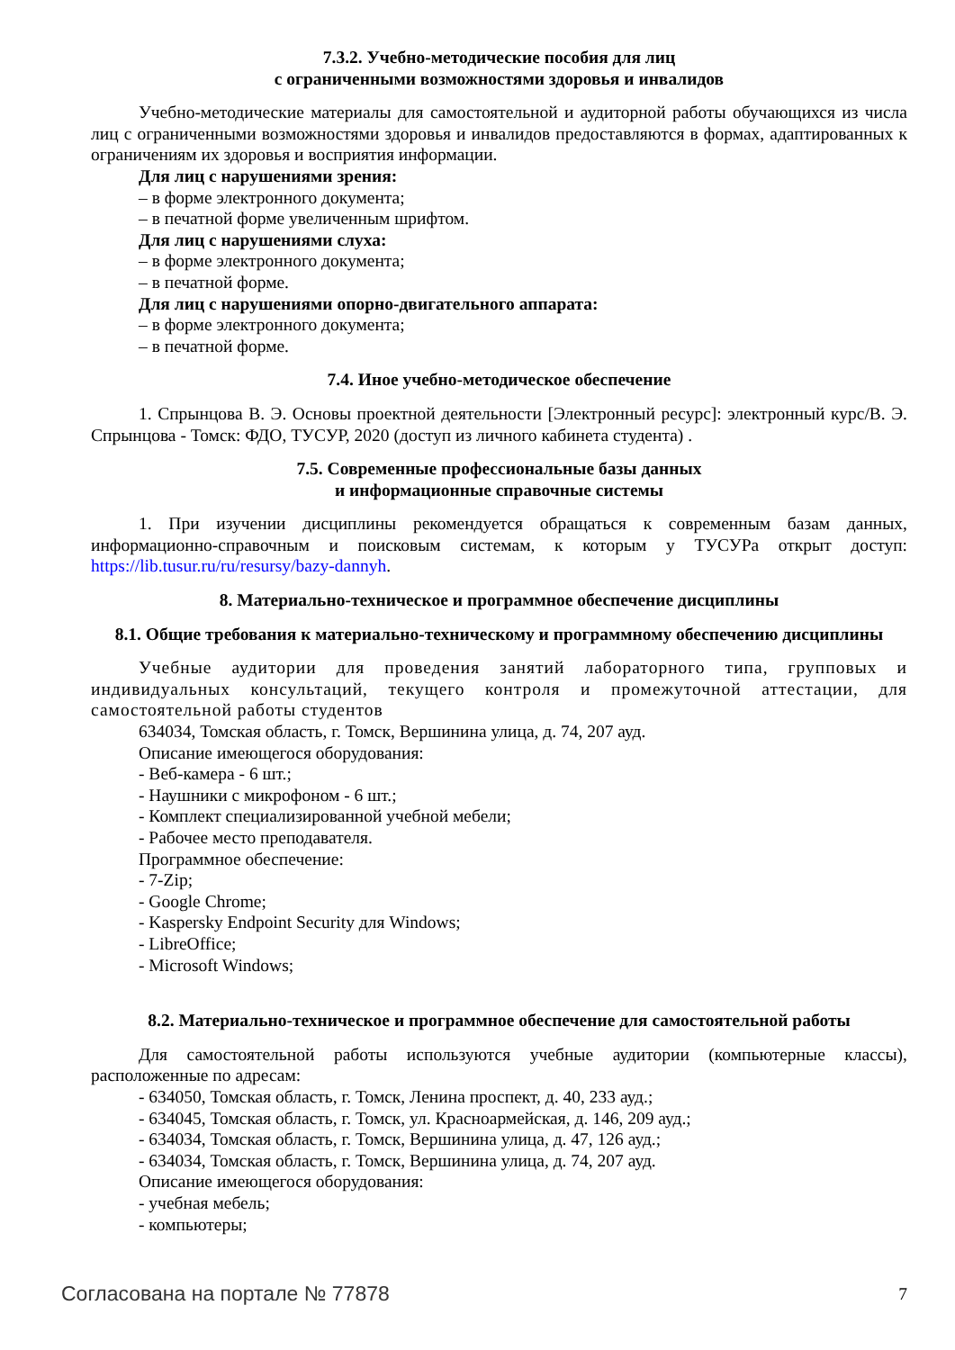7.3.2. Учебно-методические пособия для лиц
с ограниченными возможностями здоровья и инвалидов
Учебно-методические материалы для самостоятельной и аудиторной работы обучающихся из числа лиц с ограниченными возможностями здоровья и инвалидов предоставляются в формах, адаптированных к ограничениям их здоровья и восприятия информации.
Для лиц с нарушениями зрения:
– в форме электронного документа;
– в печатной форме увеличенным шрифтом.
Для лиц с нарушениями слуха:
– в форме электронного документа;
– в печатной форме.
Для лиц с нарушениями опорно-двигательного аппарата:
– в форме электронного документа;
– в печатной форме.
7.4. Иное учебно-методическое обеспечение
1. Спрынцова В. Э. Основы проектной деятельности [Электронный ресурс]: электронный курс/В. Э. Спрынцова - Томск: ФДО, ТУСУР, 2020 (доступ из личного кабинета студента) .
7.5. Современные профессиональные базы данных
и информационные справочные системы
1. При изучении дисциплины рекомендуется обращаться к современным базам данных, информационно-справочным и поисковым системам, к которым у ТУСУРа открыт доступ: https://lib.tusur.ru/ru/resursy/bazy-dannyh.
8. Материально-техническое и программное обеспечение дисциплины
8.1. Общие требования к материально-техническому и программному обеспечению дисциплины
Учебные аудитории для проведения занятий лабораторного типа, групповых и индивидуальных консультаций, текущего контроля и промежуточной аттестации, для самостоятельной работы студентов
634034, Томская область, г. Томск, Вершинина улица, д. 74, 207 ауд.
Описание имеющегося оборудования:
- Веб-камера - 6 шт.;
- Наушники с микрофоном - 6 шт.;
- Комплект специализированной учебной мебели;
- Рабочее место преподавателя.
Программное обеспечение:
- 7-Zip;
- Google Chrome;
- Kaspersky Endpoint Security для Windows;
- LibreOffice;
- Microsoft Windows;
8.2. Материально-техническое и программное обеспечение для самостоятельной работы
Для самостоятельной работы используются учебные аудитории (компьютерные классы), расположенные по адресам:
- 634050, Томская область, г. Томск, Ленина проспект, д. 40, 233 ауд.;
- 634045, Томская область, г. Томск, ул. Красноармейская, д. 146, 209 ауд.;
- 634034, Томская область, г. Томск, Вершинина улица, д. 47, 126 ауд.;
- 634034, Томская область, г. Томск, Вершинина улица, д. 74, 207 ауд.
Описание имеющегося оборудования:
- учебная мебель;
- компьютеры;
Согласована на портале № 77878 7